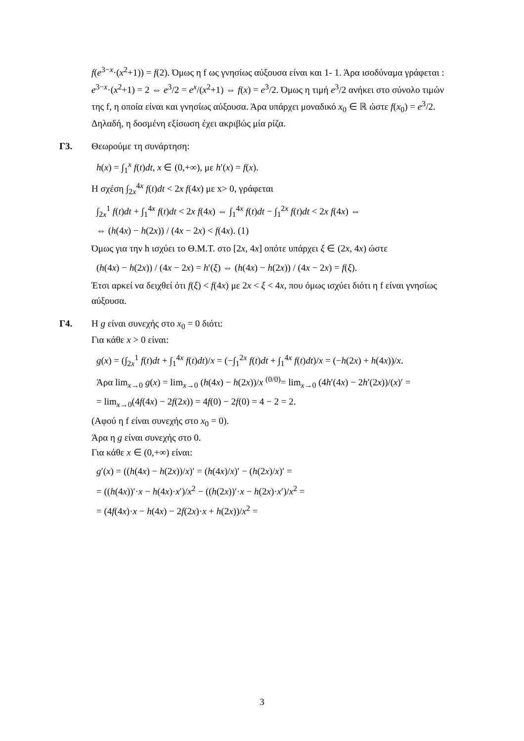f(e<sup>3−x</sup>·(x<sup>2</sup>+1)) = f(2). Όμως η f ως γνησίως αύξουσα είναι και 1- 1. Άρα ισοδύναμα γράφεται : e<sup>3−x</sup>·(x<sup>2</sup>+1) = 2 ⇔ e<sup>3</sup>/2 = e<sup>x</sup>/(x<sup>2</sup>+1) ⇔ f(x) = e<sup>3</sup>/2. Όμως η τιμή e<sup>3</sup>/2 ανήκει στο σύνολο τιμών της f, η οποία είναι και γνησίως αύξουσα. Άρα υπάρχει μοναδικό x<sub>0</sub> ∈ ℝ ώστε f(x<sub>0</sub>) = e<sup>3</sup>/2. Δηλαδή, η δοσμένη εξίσωση έχει ακριβώς μία ρίζα.
Γ3.
Θεωρούμε τη συνάρτηση:
h(x) = ∫<sub>1</sub><sup>x</sup> f(t)dt, x ∈ (0,+∞), με h′(x) = f(x).
Η σχέση ∫<sub>2x</sub><sup>4x</sup> f(t)dt < 2x f(4x) με x> 0, γράφεται
∫<sub>2x</sub><sup>1</sup> f(t)dt + ∫<sub>1</sub><sup>4x</sup> f(t)dt < 2x f(4x) ⇔ ∫<sub>1</sub><sup>4x</sup> f(t)dt − ∫<sub>1</sub><sup>2x</sup> f(t)dt < 2x f(4x) ⇔
⇔ (h(4x) − h(2x)) / (4x − 2x) < f(4x). (1)
Όμως για την h ισχύει το Θ.Μ.Τ. στο [2x, 4x] οπότε υπάρχει ξ ∈ (2x, 4x) ώστε
(h(4x) − h(2x)) / (4x − 2x) = h′(ξ) ⇔ (h(4x) − h(2x)) / (4x − 2x) = f(ξ).
Έτσι αρκεί να δειχθεί ότι f(ξ) < f(4x) με 2x < ξ < 4x, που όμως ισχύει διότι η f είναι γνησίως αύξουσα.
Γ4.
Η g είναι συνεχής στο x<sub>0</sub> = 0 διότι:
Για κάθε x > 0 είναι:
g(x) = (∫<sub>2x</sub><sup>1</sup> f(t)dt + ∫<sub>1</sub><sup>4x</sup> f(t)dt)/x = (−∫<sub>1</sub><sup>2x</sup> f(t)dt + ∫<sub>1</sub><sup>4x</sup> f(t)dt)/x = (−h(2x) + h(4x))/x.
Άρα lim<sub>x→0</sub> g(x) = lim<sub>x→0</sub> (h(4x) − h(2x))/x <sup>(0/0)</sup>= lim<sub>x→0</sub> (4h′(4x) − 2h′(2x))/(x)′ =
= lim<sub>x→0</sub>(4f(4x) − 2f(2x)) = 4f(0) − 2f(0) = 4 − 2 = 2.
(Αφού η f είναι συνεχής στο x<sub>0</sub> = 0).
Άρα η g είναι συνεχής στο 0.
Για κάθε x ∈ (0,+∞) είναι:
g′(x) = ((h(4x) − h(2x))/x)′ = (h(4x)/x)′ − (h(2x)/x)′ =
= ((h(4x))′·x − h(4x)·x′)/x<sup>2</sup> − ((h(2x))′·x − h(2x)·x′)/x<sup>2</sup> =
= (4f(4x)·x − h(4x) − 2f(2x)·x + h(2x))/x<sup>2</sup> =
3